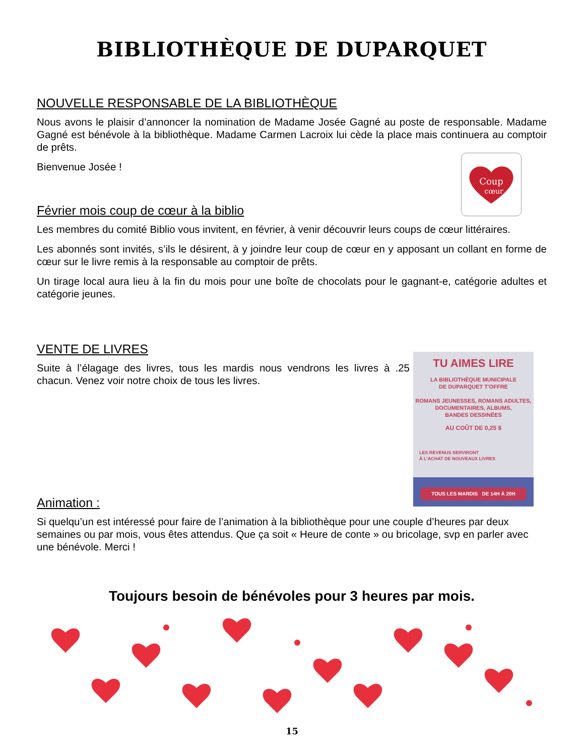BIBLIOTHÈQUE DE DUPARQUET
NOUVELLE RESPONSABLE DE LA BIBLIOTHÈQUE
Nous avons le plaisir d’annoncer la nomination de Madame Josée Gagné au poste de responsable. Madame Gagné est bénévole à la bibliothèque. Madame Carmen Lacroix lui cède la place mais continuera au comptoir de prêts.
Bienvenue Josée !
Coup
cœur
Février mois coup de cœur à la biblio
Les membres du comité Biblio vous invitent, en février, à venir découvrir leurs coups de cœur littéraires.
Les abonnés sont invités, s’ils le désirent, à y joindre leur coup de cœur en y apposant un collant en forme de cœur sur le livre remis à la responsable au comptoir de prêts.
Un tirage local aura lieu à la fin du mois pour une boîte de chocolats pour le gagnant-e, catégorie adultes et catégorie jeunes.
VENTE DE LIVRES
Suite à l’élagage des livres, tous les mardis nous vendrons les livres à .25 chacun. Venez voir notre choix de tous les livres.
TU AIMES LIRE
LA BIBLIOTHÈQUE MUNICIPALE
DE DUPARQUET T'OFFRE
ROMANS JEUNESSES, ROMANS ADULTES,
DOCUMENTAIRES, ALBUMS,
BANDES DESSINÉES
AU COÛT DE 0,25 $
LES REVENUS SERVIRONT
À L'ACHAT DE NOUVEAUX LIVRES
TOUS LES MARDIS DE 14H À 20H
Animation :
Si quelqu’un est intéressé pour faire de l’animation à la bibliothèque pour une couple d’heures par deux semaines ou par mois, vous êtes attendus. Que ça soit « Heure de conte » ou bricolage, svp en parler avec une bénévole. Merci !
Toujours besoin de bénévoles pour 3 heures par mois.
15